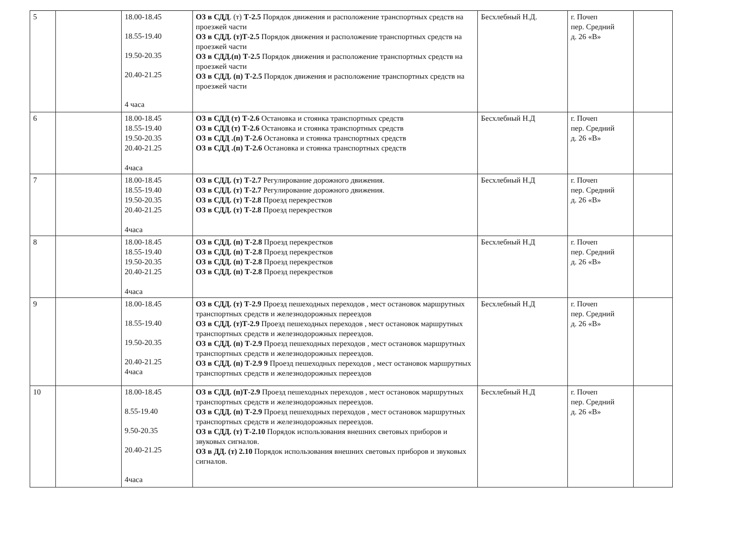| 5 | | 18.00-18.45 18.55-19.40 19.50-20.35 20.40-21.25 4 часа | ОЗ в СДД . (т) Т-2.5 Порядок движения и расположение транспортных средств на проезжей части ОЗ в СДД. (т)Т-2.5 Порядок движения и расположение транспортных средств на проезжей части ОЗ в СДД.(п) Т-2.5 Порядок движения и расположение транспортных средств на проезжей части ОЗ в СДД. (п) Т-2.5 Порядок движения и расположение транспортных средств на проезжей части | Бесхлебный Н.Д. | г. Почеп пер. Средний д. 26 «В» | |
| 6 | | 18.00-18.45 18.55-19.40 19.50-20.35 20.40-21.25 4часа | ОЗ в СДД (т) Т-2.6 Остановка и стоянка транспортных средств ОЗ в СДД (т) Т-2.6 Остановка и стоянка транспортных средств ОЗ в СДД .(п) Т-2.6 Остановка и стоянка транспортных средств ОЗ в СДД .(п) Т-2.6 Остановка и стоянка транспортных средств | Бесхлебный Н.Д | г. Почеп пер. Средний д. 26 «В» | |
| 7 | | 18.00-18.45 18.55-19.40 19.50-20.35 20.40-21.25 4часа | ОЗ в СДД. (т) Т-2.7 Регулирование дорожного движения. ОЗ в СДД. (т) Т-2.7 Регулирование дорожного движения. ОЗ в СДД. (т) Т-2.8 Проезд перекрестков ОЗ в СДД. (т) Т-2.8 Проезд перекрестков | Бесхлебный Н.Д | г. Почеп пер. Средний д. 26 «В» | |
| 8 | | 18.00-18.45 18.55-19.40 19.50-20.35 20.40-21.25 4часа | ОЗ в СДД. (п) Т-2.8 Проезд перекрестков ОЗ в СДД. (п) Т-2.8 Проезд перекрестков ОЗ в СДД. (п) Т-2.8 Проезд перекрестков ОЗ в СДД. (п) Т-2.8 Проезд перекрестков | Бесхлебный Н.Д | г. Почеп пер. Средний д. 26 «В» | |
| 9 | | 18.00-18.45 18.55-19.40 19.50-20.35 20.40-21.25 4часа | ОЗ в СДД. (т) Т-2.9 Проезд пешеходных переходов , мест остановок маршрутных транспортных средств и железнодорожных переездов ОЗ в СДД. (т)Т-2.9 Проезд пешеходных переходов , мест остановок маршрутных транспортных средств и железнодорожных переездов. ОЗ в СДД. (п) Т-2.9 Проезд пешеходных переходов , мест остановок маршрутных транспортных средств и железнодорожных переездов. ОЗ в СДД. (п) Т-2.9 9 Проезд пешеходных переходов , мест остановок маршрутных транспортных средств и железнодорожных переездов | Бесхлебный Н.Д | г. Почеп пер. Средний д. 26 «В» | |
| 10 | | 18.00-18.45 8.55-19.40 9.50-20.35 20.40-21.25 4часа | ОЗ в СДД. (п)Т-2.9 Проезд пешеходных переходов , мест остановок маршрутных транспортных средств и железнодорожных переездов. ОЗ в СДД. (п) Т-2.9 Проезд пешеходных переходов , мест остановок маршрутных транспортных средств и железнодорожных переездов. ОЗ в СДД. (т) Т-2.10 Порядок использования внешних световых приборов и звуковых сигналов. ОЗ в ДД. (т) 2.10 Порядок использования внешних световых приборов и звуковых сигналов. | Бесхлебный Н.Д | г. Почеп пер. Средний д. 26 «В» | |